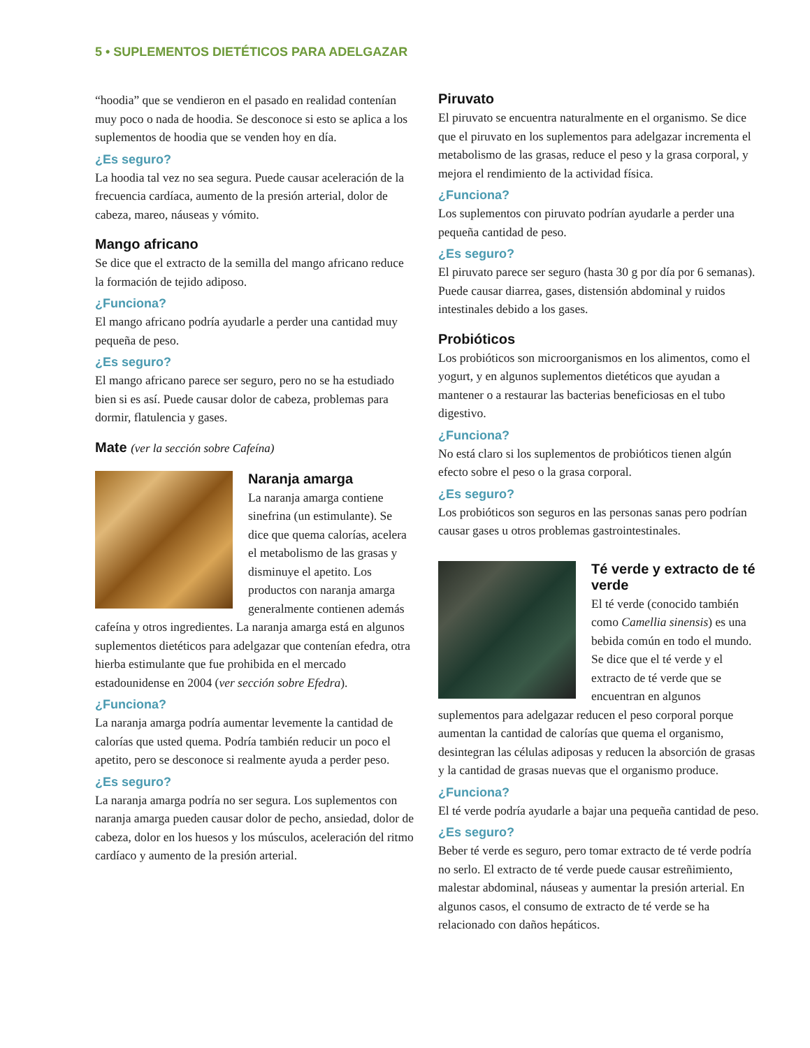5 • SUPLEMENTOS DIETÉTICOS PARA ADELGAZAR
“hoodia” que se vendieron en el pasado en realidad contenían muy poco o nada de hoodia. Se desconoce si esto se aplica a los suplementos de hoodia que se venden hoy en día.
¿Es seguro?
La hoodia tal vez no sea segura. Puede causar aceleración de la frecuencia cardíaca, aumento de la presión arterial, dolor de cabeza, mareo, náuseas y vómito.
Mango africano
Se dice que el extracto de la semilla del mango africano reduce la formación de tejido adiposo.
¿Funciona?
El mango africano podría ayudarle a perder una cantidad muy pequeña de peso.
¿Es seguro?
El mango africano parece ser seguro, pero no se ha estudiado bien si es así. Puede causar dolor de cabeza, problemas para dormir, flatulencia y gases.
Mate (ver la sección sobre Cafeína)
Naranja amarga
La naranja amarga contiene sinefrina (un estimulante). Se dice que quema calorías, acelera el metabolismo de las grasas y disminuye el apetito. Los productos con naranja amarga generalmente contienen además cafeína y otros ingredientes. La naranja amarga está en algunos suplementos dietéticos para adelgazar que contenían efedra, otra hierba estimulante que fue prohibida en el mercado estadounidense en 2004 (ver sección sobre Efedra).
¿Funciona?
La naranja amarga podría aumentar levemente la cantidad de calorías que usted quema. Podría también reducir un poco el apetito, pero se desconoce si realmente ayuda a perder peso.
¿Es seguro?
La naranja amarga podría no ser segura. Los suplementos con naranja amarga pueden causar dolor de pecho, ansiedad, dolor de cabeza, dolor en los huesos y los músculos, aceleración del ritmo cardíaco y aumento de la presión arterial.
Piruvato
El piruvato se encuentra naturalmente en el organismo. Se dice que el piruvato en los suplementos para adelgazar incrementa el metabolismo de las grasas, reduce el peso y la grasa corporal, y mejora el rendimiento de la actividad física.
¿Funciona?
Los suplementos con piruvato podrían ayudarle a perder una pequeña cantidad de peso.
¿Es seguro?
El piruvato parece ser seguro (hasta 30 g por día por 6 semanas). Puede causar diarrea, gases, distensión abdominal y ruidos intestinales debido a los gases.
Probióticos
Los probióticos son microorganismos en los alimentos, como el yogurt, y en algunos suplementos dietéticos que ayudan a mantener o a restaurar las bacterias beneficiosas en el tubo digestivo.
¿Funciona?
No está claro si los suplementos de probióticos tienen algún efecto sobre el peso o la grasa corporal.
¿Es seguro?
Los probióticos son seguros en las personas sanas pero podrían causar gases u otros problemas gastrointestinales.
Té verde y extracto de té verde
El té verde (conocido también como Camellia sinensis) es una bebida común en todo el mundo. Se dice que el té verde y el extracto de té verde que se encuentran en algunos suplementos para adelgazar reducen el peso corporal porque aumentan la cantidad de calorías que quema el organismo, desintegran las células adiposas y reducen la absorción de grasas y la cantidad de grasas nuevas que el organismo produce.
¿Funciona?
El té verde podría ayudarle a bajar una pequeña cantidad de peso.
¿Es seguro?
Beber té verde es seguro, pero tomar extracto de té verde podría no serlo. El extracto de té verde puede causar estreñimiento, malestar abdominal, náuseas y aumentar la presión arterial. En algunos casos, el consumo de extracto de té verde se ha relacionado con daños hepáticos.